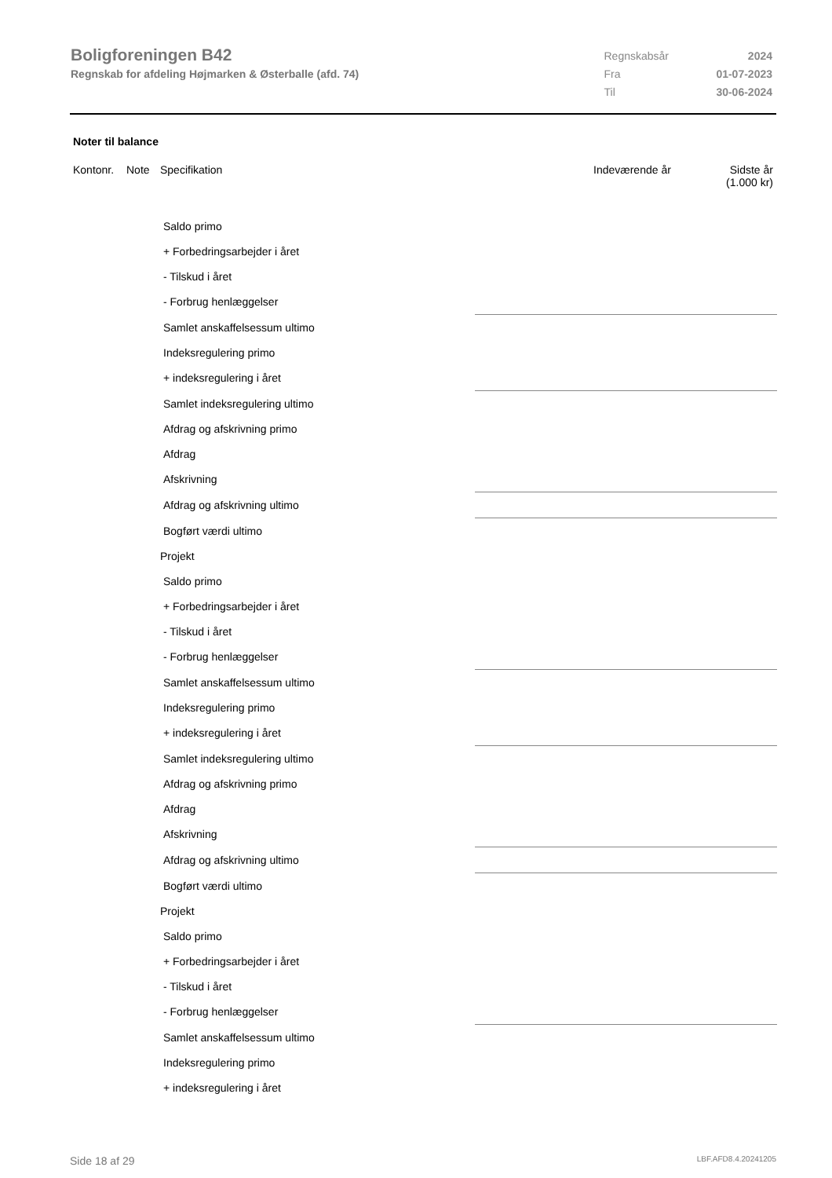Boligforeningen B42
Regnskab for afdeling Højmarken & Østerballe (afd. 74)
| Regnskabsår | 2024 |
| Fra | 01-07-2023 |
| Til | 30-06-2024 |
Noter til balance
Kontonr. Note Specifikation Indeværende år Sidste år
(1.000 kr)
| Saldo primo | |
| + Forbedringsarbejder i året | |
| - Tilskud i året | |
| - Forbrug henlæggelser | |
| Samlet anskaffelsessum ultimo | |
| Indeksregulering primo | |
| + indeksregulering i året | |
| Samlet indeksregulering ultimo | |
| Afdrag og afskrivning primo | |
| Afdrag | |
| Afskrivning | |
| Afdrag og afskrivning ultimo | |
| Bogført værdi ultimo | |
| Projekt | |
| Saldo primo | |
| + Forbedringsarbejder i året | |
| - Tilskud i året | |
| - Forbrug henlæggelser | |
| Samlet anskaffelsessum ultimo | |
| Indeksregulering primo | |
| + indeksregulering i året | |
| Samlet indeksregulering ultimo | |
| Afdrag og afskrivning primo | |
| Afdrag | |
| Afskrivning | |
| Afdrag og afskrivning ultimo | |
| Bogført værdi ultimo | |
| Projekt | |
| Saldo primo | |
| + Forbedringsarbejder i året | |
| - Tilskud i året | |
| - Forbrug henlæggelser | |
| Samlet anskaffelsessum ultimo | |
| Indeksregulering primo | |
| + indeksregulering i året | |
Side 18 af 29 LBF.AFD8.4.20241205